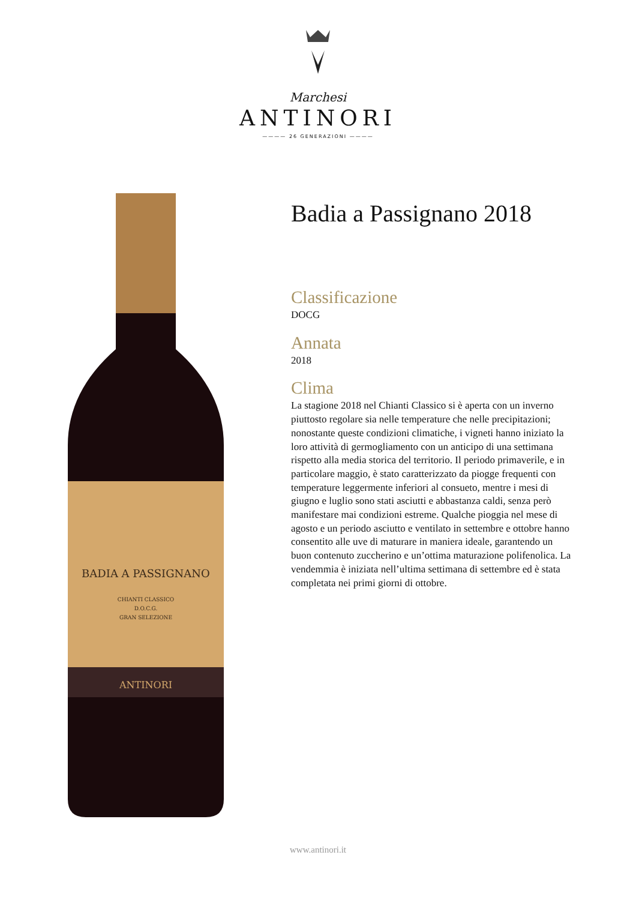Marchesi
ANTINORI
———— 26 GENERAZIONI ————
BADIA A PASSIGNANO
CHIANTI CLASSICO
D.O.C.G.
GRAN SELEZIONE
ANTINORI
Badia a Passignano 2018
Classificazione
DOCG
Annata
2018
Clima
La stagione 2018 nel Chianti Classico si è aperta con un inverno piuttosto regolare sia nelle temperature che nelle precipitazioni; nonostante queste condizioni climatiche, i vigneti hanno iniziato la loro attività di germogliamento con un anticipo di una settimana rispetto alla media storica del territorio. Il periodo primaverile, e in particolare maggio, è stato caratterizzato da piogge frequenti con temperature leggermente inferiori al consueto, mentre i mesi di giugno e luglio sono stati asciutti e abbastanza caldi, senza però manifestare mai condizioni estreme. Qualche pioggia nel mese di agosto e un periodo asciutto e ventilato in settembre e ottobre hanno consentito alle uve di maturare in maniera ideale, garantendo un buon contenuto zuccherino e un’ottima maturazione polifenolica. La vendemmia è iniziata nell’ultima settimana di settembre ed è stata completata nei primi giorni di ottobre.
www.antinori.it